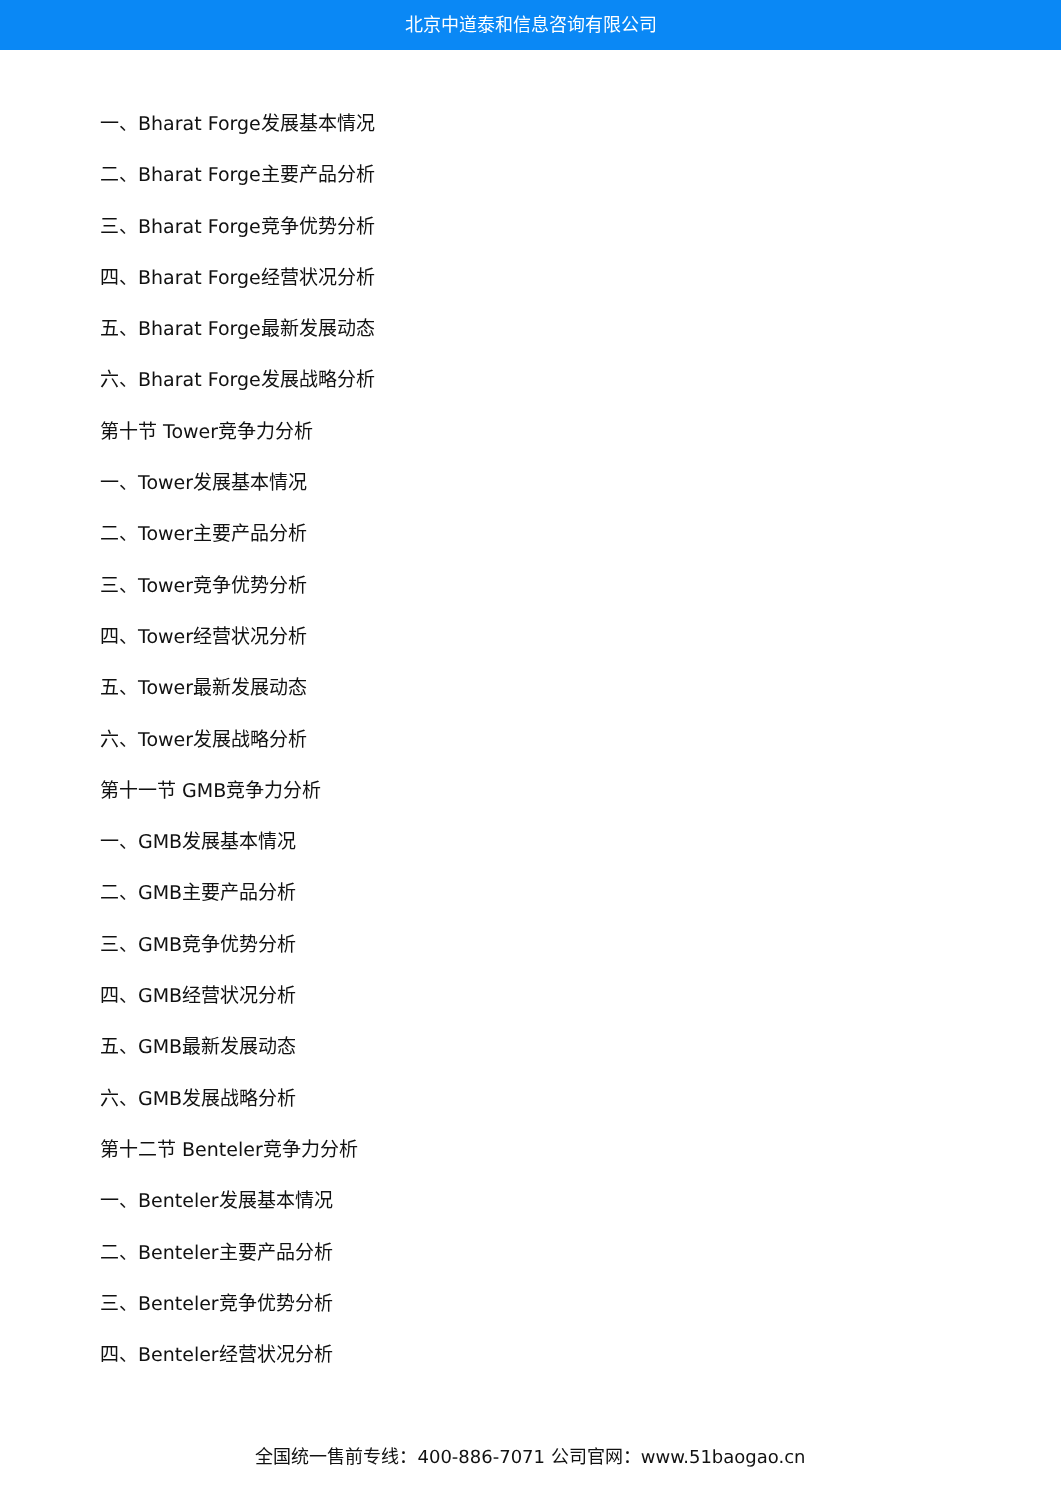北京中道泰和信息咨询有限公司
一、Bharat Forge发展基本情况
二、Bharat Forge主要产品分析
三、Bharat Forge竞争优势分析
四、Bharat Forge经营状况分析
五、Bharat Forge最新发展动态
六、Bharat Forge发展战略分析
第十节 Tower竞争力分析
一、Tower发展基本情况
二、Tower主要产品分析
三、Tower竞争优势分析
四、Tower经营状况分析
五、Tower最新发展动态
六、Tower发展战略分析
第十一节 GMB竞争力分析
一、GMB发展基本情况
二、GMB主要产品分析
三、GMB竞争优势分析
四、GMB经营状况分析
五、GMB最新发展动态
六、GMB发展战略分析
第十二节 Benteler竞争力分析
一、Benteler发展基本情况
二、Benteler主要产品分析
三、Benteler竞争优势分析
四、Benteler经营状况分析
全国统一售前专线：400-886-7071 公司官网：www.51baogao.cn